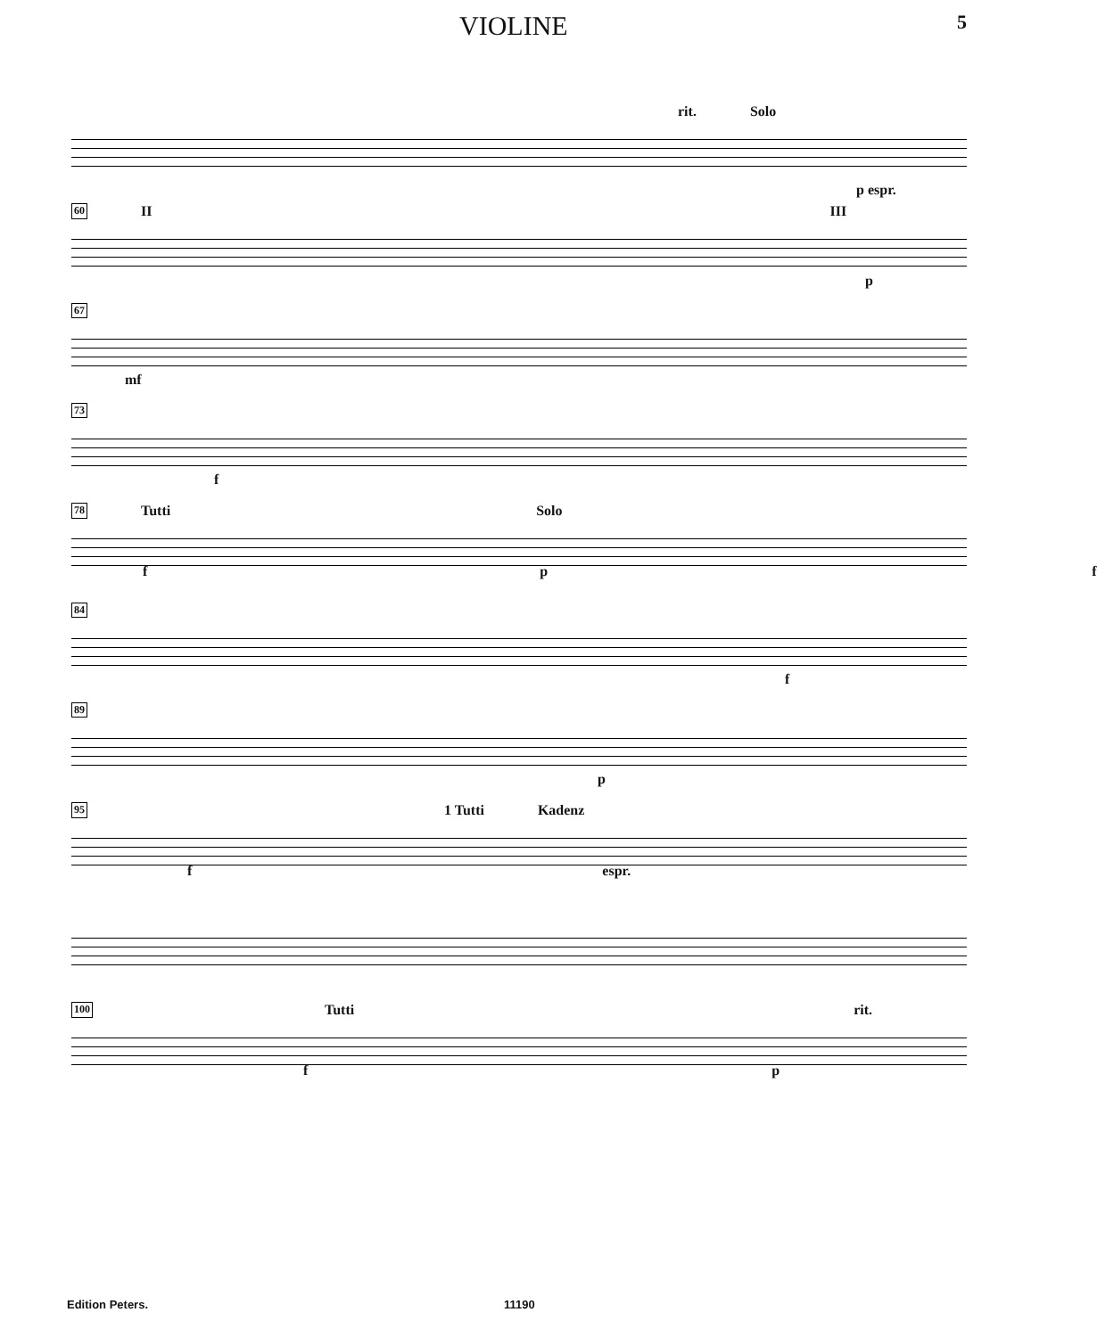VIOLINE 5
rit. Solo
p espr.
60 II III
p
67
mf
73
f
78 Tutti Solo
f p f
84
f
89
p
95 1 Tutti Kadenz
f espr.
100 Tutti rit.
f p
Edition Peters. 11190